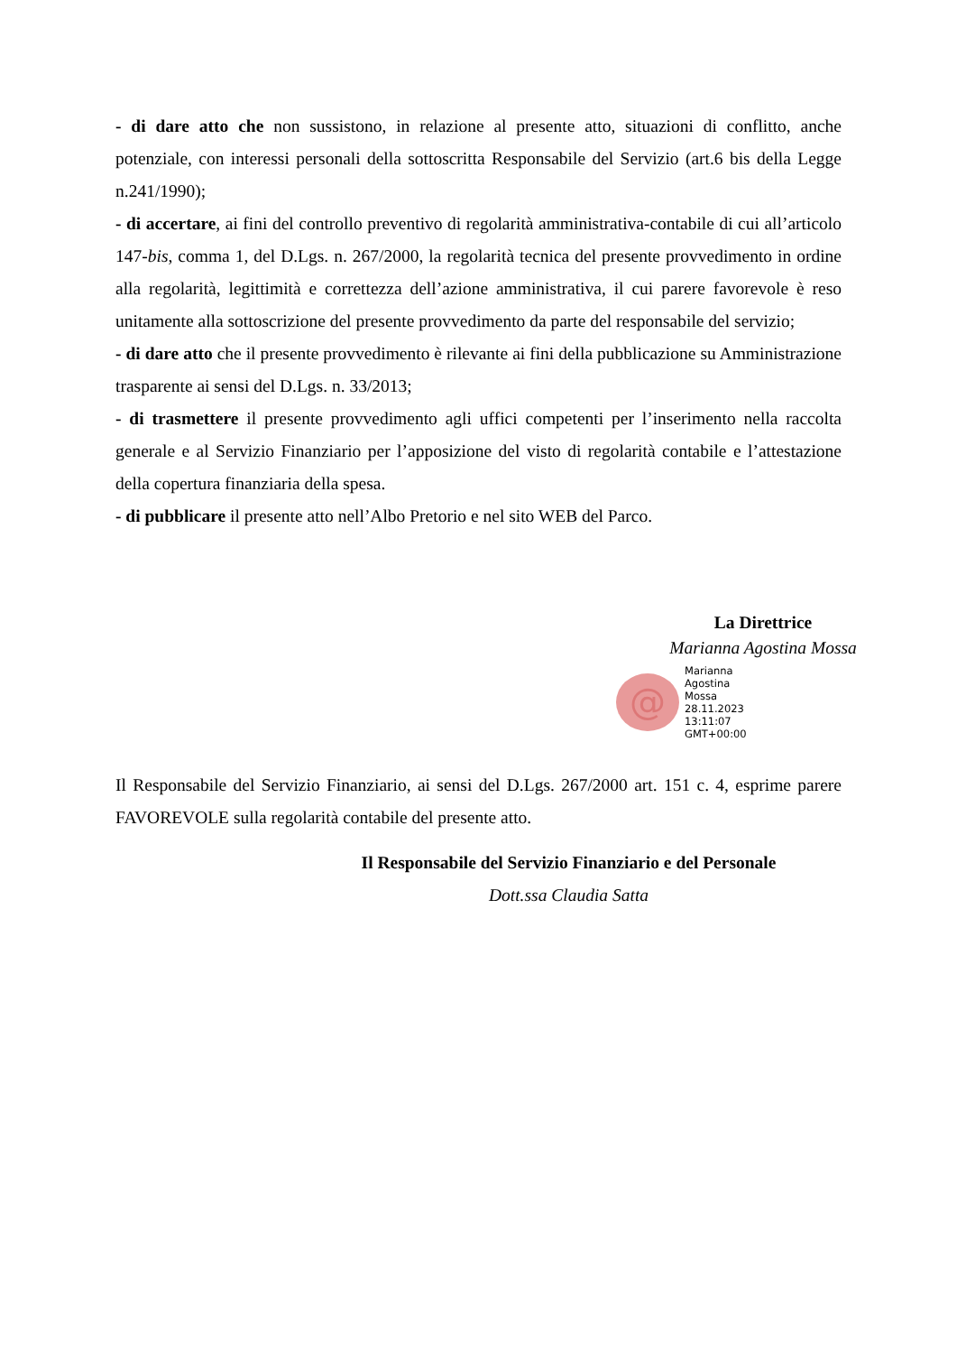- di dare atto che non sussistono, in relazione al presente atto, situazioni di conflitto, anche potenziale, con interessi personali della sottoscritta Responsabile del Servizio (art.6 bis della Legge n.241/1990);
- di accertare, ai fini del controllo preventivo di regolarità amministrativa-contabile di cui all’articolo 147-bis, comma 1, del D.Lgs. n. 267/2000, la regolarità tecnica del presente provvedimento in ordine alla regolarità, legittimità e correttezza dell’azione amministrativa, il cui parere favorevole è reso unitamente alla sottoscrizione del presente provvedimento da parte del responsabile del servizio;
- di dare atto che il presente provvedimento è rilevante ai fini della pubblicazione su Amministrazione trasparente ai sensi del D.Lgs. n. 33/2013;
- di trasmettere il presente provvedimento agli uffici competenti per l’inserimento nella raccolta generale e al Servizio Finanziario per l’apposizione del visto di regolarità contabile e l’attestazione della copertura finanziaria della spesa.
- di pubblicare il presente atto nell’Albo Pretorio e nel sito WEB del Parco.
La Direttrice
Marianna Agostina Mossa
@
Marianna
Agostina
Mossa
28.11.2023
13:11:07
GMT+00:00
Il Responsabile del Servizio Finanziario, ai sensi del D.Lgs. 267/2000 art. 151 c. 4, esprime parere FAVOREVOLE sulla regolarità contabile del presente atto.
Il Responsabile del Servizio Finanziario e del Personale
Dott.ssa Claudia Satta